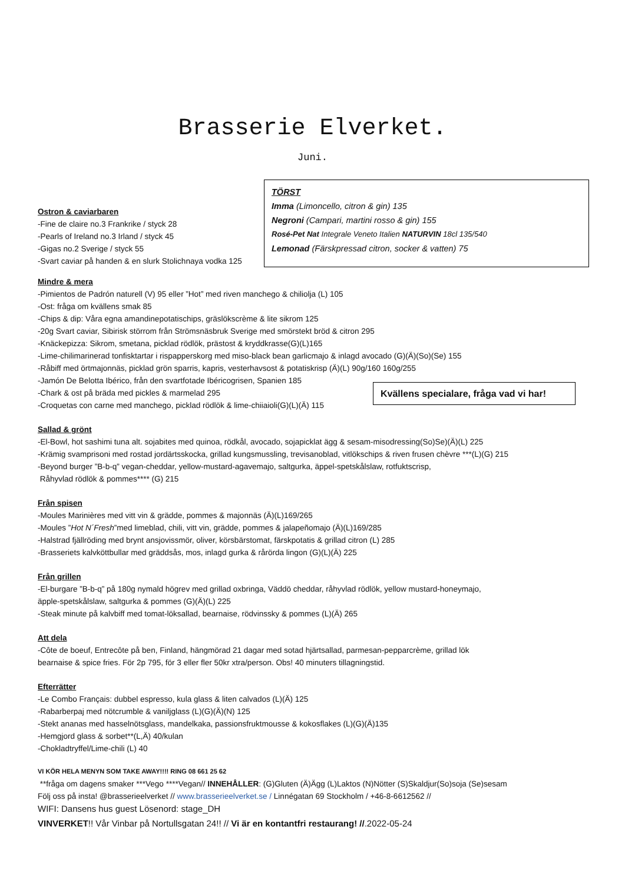Brasserie Elverket.
Juni.
Ostron & caviarbaren
-Fine de claire no.3 Frankrike / styck 28
-Pearls of Ireland no.3 Irland / styck 45
-Gigas no.2 Sverige / styck 55
-Svart caviar på handen & en slurk Stolichnaya vodka 125
TÖRST
Imma (Limoncello, citron & gin) 135
Negroni (Campari, martini rosso & gin) 155
Rosé-Pet Nat Integrale Veneto Italien NATURVIN 18cl 135/540
Lemonad (Färskpressad citron, socker & vatten) 75
Mindre & mera
-Pimientos de Padrón naturell (V) 95 eller ”Hot” med riven manchego & chiliolja (L) 105
-Ost: fråga om kvällens smak 85
-Chips & dip: Våra egna amandinepotatischips, gräslökscrème & lite sikrom 125
-20g Svart caviar, Sibirisk störrom från Strömsnäsbruk Sverige med smörstekt bröd & citron 295
-Knäckepizza: Sikrom, smetana, picklad rödlök, prästost & kryddkrasse(G)(L)165
-Lime-chilimarinerad tonfisktartar i rispapperskorg med miso-black bean garlicmajo & inlagd avocado (G)(Ä)(So)(Se) 155
-Råbiff med örtmajonnäs, picklad grön sparris, kapris, vesterhavsost & potatiskrisp (Ä)(L) 90g/160 160g/255
-Jamón De Belotta Ibérico, från den svartfotade Ibéricogrisen, Spanien 185
-Chark & ost på bräda med pickles & marmelad 295
-Croquetas con carne med manchego, picklad rödlök & lime-chiiaioli(G)(L)(Ä) 115
Kvällens specialare, fråga vad vi har!
Sallad & grönt
-El-Bowl, hot sashimi tuna alt. sojabites med quinoa, rödkål, avocado, sojapicklat ägg & sesam-misodressing(So)Se)(Ä)(L) 225
-Krämig svamprisoni med rostad jordärtsskocka, grillad kungsmussling, trevisanoblad, vitlökschips & riven frusen chèvre ***(L)(G) 215
-Beyond burger ”B-b-q” vegan-cheddar, yellow-mustard-agavemajo, saltgurka, äppel-spetskålslaw, rotfuktscrisp,
Råhyvlad rödlök & pommes**** (G) 215
Från spisen
-Moules Marinières med vitt vin & grädde, pommes & majonnäs (Ä)(L)169/265
-Moules ”Hot N´Fresh”med limeblad, chili, vitt vin, grädde, pommes & jalapeñomajo (Ä)(L)169/285
-Halstrad fjällröding med brynt ansjovissmör, oliver, körsbärstomat, färskpotatis & grillad citron (L) 285
-Brasseriets kalvköttbullar med gräddsås, mos, inlagd gurka & rårörda lingon (G)(L)(Ä) 225
Från grillen
-El-burgare ”B-b-q” på 180g nymald högrev med grillad oxbringa, Väddö cheddar, råhyvlad rödlök, yellow mustard-honeymajo,
äpple-spetskålslaw, saltgurka & pommes (G)(Ä)(L) 225
-Steak minute på kalvbiff med tomat-löksallad, bearnaise, rödvinssky & pommes (L)(Ä) 265
Att dela
-Côte de boeuf, Entrecôte på ben, Finland, hängmörad 21 dagar med sotad hjärtsallad, parmesan-pepparcrème, grillad lök
bearnaise & spice fries. För 2p 795, för 3 eller fler 50kr xtra/person. Obs! 40 minuters tillagningstid.
Efterrätter
-Le Combo Français: dubbel espresso, kula glass & liten calvados (L)(Ä) 125
-Rabarberpaj med nötcrumble & vaniljglass (L)(G)(Ä)(N) 125
-Stekt ananas med hasselnötsglass, mandelkaka, passionsfruktmousse & kokosflakes (L)(G)(Ä)135
-Hemgjord glass & sorbet**(L,Ä) 40/kulan
-Chokladtryffel/Lime-chili (L) 40
VI KÖR HELA MENYN SOM TAKE AWAY!!!! RING 08 661 25 62
**fråga om dagens smaker ***Vego ****Vegan// INNEHÅLLER: (G)Gluten (Ä)Ägg (L)Laktos (N)Nötter (S)Skaldjur(So)soja (Se)sesam
Följ oss på insta! @brasserieelverket // www.brasserieelverket.se / Linnégatan 69 Stockholm / +46-8-6612562 //
WIFI: Dansens hus guest Lösenord: stage_DH
VINVERKET!! Vår Vinbar på Nortullsgatan 24!! // Vi är en kontantfri restaurang! //.2022-05-24